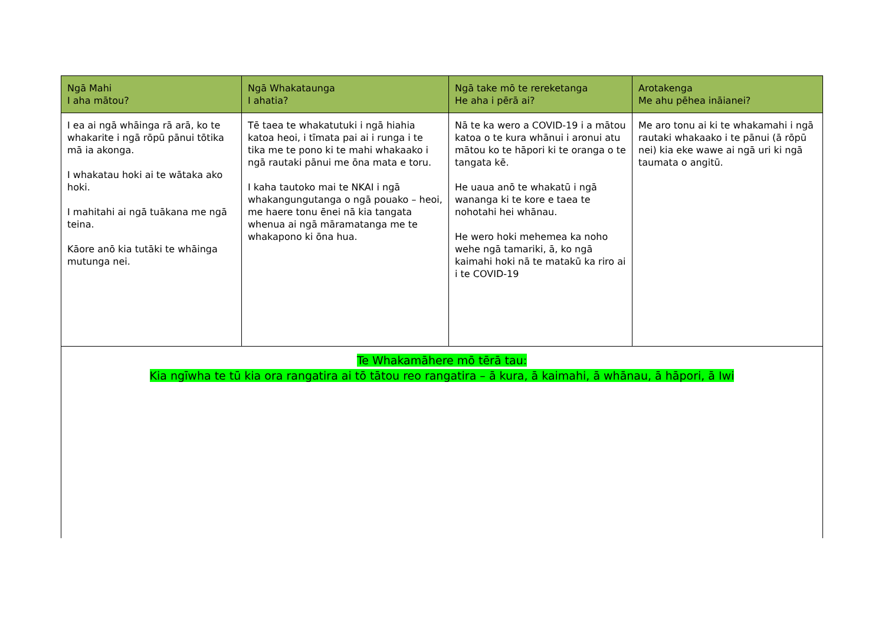| Ngā Mahi I aha mātou? | Ngā Whakataunga I ahatia? | Ngā take mō te rereketanga He aha i pērā ai? | Arotakenga Me ahu pēhea ināianei? |
| --- | --- | --- | --- |
| I ea ai ngā whāinga rā arā, ko te whakarite i ngā rōpū pānui tōtika mā ia akonga. I whakatau hoki ai te wātaka ako hoki. I mahitahi ai ngā tuākana me ngā teina. Kāore anō kia tutāki te whāinga mutunga nei. | Tē taea te whakatutuki i ngā hiahia katoa heoi, i tīmata pai ai i runga i te tika me te pono ki te mahi whakaako i ngā rautaki pānui me ōna mata e toru. I kaha tautoko mai te NKAI i ngā whakangungutanga o ngā pouako – heoi, me haere tonu ēnei nā kia tangata whenua ai ngā māramatanga me te whakapono ki ōna hua. | Nā te ka wero a COVID-19 i a mātou katoa o te kura whānui i aronui atu mātou ko te hāpori ki te oranga o te tangata kē. He uaua anō te whakatū i ngā wananga ki te kore e taea te nohotahi hei whānau. He wero hoki mehemea ka noho wehe ngā tamariki, ā, ko ngā kaimahi hoki nā te matakū ka riro ai i te COVID-19 | Me aro tonu ai ki te whakamahi i ngā rautaki whakaako i te pānui (ā rōpū nei) kia eke wawe ai ngā uri ki ngā taumata o angitū. |
| Te Whakamāhere mō tērā tau: Kia ngīwha te tū kia ora rangatira ai tō tātou reo rangatira – ā kura, ā kaimahi, ā whānau, ā hāpori, ā Iwi | | | |